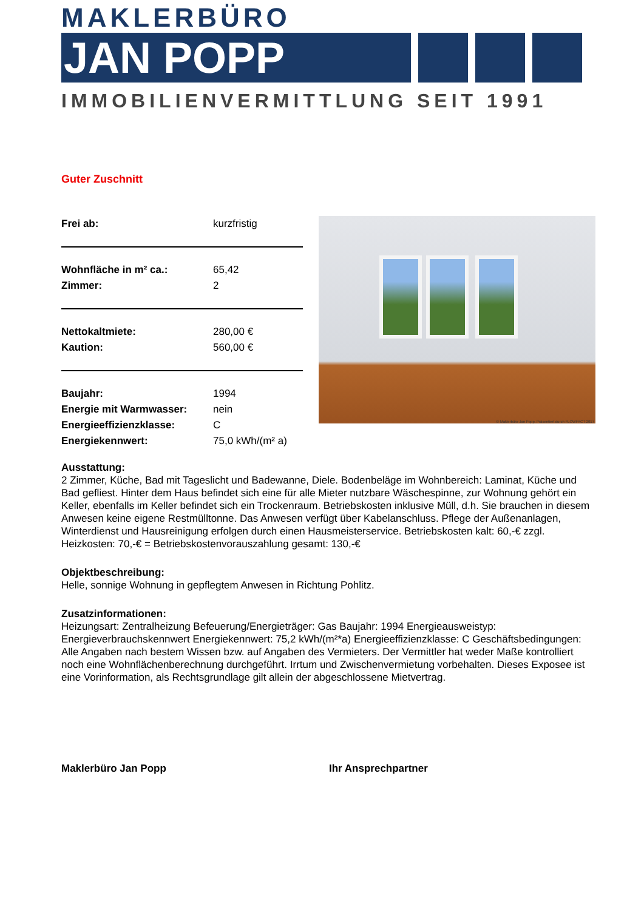MAKLERBÜRO
JAN POPP
IMMOBILIENVERMITTLUNG SEIT 1991
Guter Zuschnitt
| Frei ab: | kurzfristig |
| Wohnfläche in m² ca.: | 65,42 |
| Zimmer: | 2 |
| Nettokaltmiete: | 280,00 € |
| Kaution: | 560,00 € |
| Baujahr: | 1994 |
| Energie mit Warmwasser: | nein |
| Energieeffizienzklasse: | C |
| Energiekennwert: | 75,0 kWh/(m² a) |
© Maklerbüro Jan Popp. Präsentiert durch FLOWFACT 2017
Ausstattung:
2 Zimmer, Küche, Bad mit Tageslicht und Badewanne, Diele. Bodenbeläge im Wohnbereich: Laminat, Küche und Bad gefliest. Hinter dem Haus befindet sich eine für alle Mieter nutzbare Wäschespinne, zur Wohnung gehört ein Keller, ebenfalls im Keller befindet sich ein Trockenraum. Betriebskosten inklusive Müll, d.h. Sie brauchen in diesem Anwesen keine eigene Restmülltonne. Das Anwesen verfügt über Kabelanschluss. Pflege der Außenanlagen, Winterdienst und Hausreinigung erfolgen durch einen Hausmeisterservice. Betriebskosten kalt: 60,-€ zzgl. Heizkosten: 70,-€ = Betriebskostenvorauszahlung gesamt: 130,-€
Objektbeschreibung:
Helle, sonnige Wohnung in gepflegtem Anwesen in Richtung Pohlitz.
Zusatzinformationen:
Heizungsart: Zentralheizung Befeuerung/Energieträger: Gas Baujahr: 1994 Energieausweistyp: Energieverbrauchskennwert Energiekennwert: 75,2 kWh/(m²*a) Energieeffizienzklasse: C Geschäftsbedingungen: Alle Angaben nach bestem Wissen bzw. auf Angaben des Vermieters. Der Vermittler hat weder Maße kontrolliert noch eine Wohnflächenberechnung durchgeführt. Irrtum und Zwischenvermietung vorbehalten. Dieses Exposee ist eine Vorinformation, als Rechtsgrundlage gilt allein der abgeschlossene Mietvertrag.
Maklerbüro Jan Popp Ihr Ansprechpartner